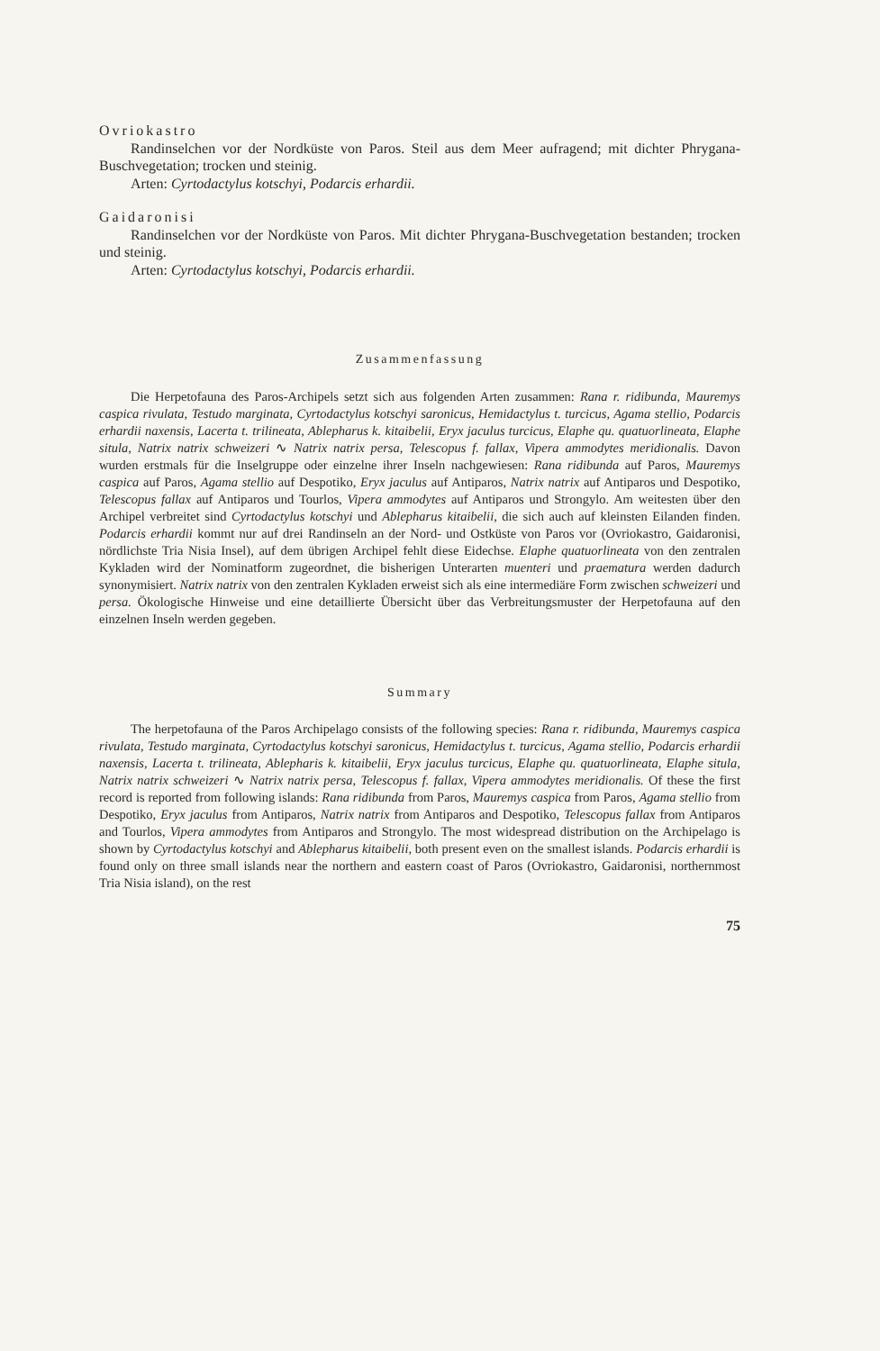Ovriokastro
Randinselchen vor der Nordküste von Paros. Steil aus dem Meer aufragend; mit dichter Phrygana-Buschvegetation; trocken und steinig.
Arten: Cyrtodactylus kotschyi, Podarcis erhardii.
Gaidaronisi
Randinselchen vor der Nordküste von Paros. Mit dichter Phrygana-Buschvegetation bestanden; trocken und steinig.
Arten: Cyrtodactylus kotschyi, Podarcis erhardii.
Zusammenfassung
Die Herpetofauna des Paros-Archipels setzt sich aus folgenden Arten zusammen: Rana r. ridibunda, Mauremys caspica rivulata, Testudo marginata, Cyrtodactylus kotschyi saronicus, Hemidactylus t. turcicus, Agama stellio, Podarcis erhardii naxensis, Lacerta t. trilineata, Ablepharus k. kitaibelii, Eryx jaculus turcicus, Elaphe qu. quatuorlineata, Elaphe situla, Natrix natrix schweizeri ∿ Natrix natrix persa, Telescopus f. fallax, Vipera ammodytes meridionalis. Davon wurden erstmals für die Inselgruppe oder einzelne ihrer Inseln nachgewiesen: Rana ridibunda auf Paros, Mauremys caspica auf Paros, Agama stellio auf Despotiko, Eryx jaculus auf Antiparos, Natrix natrix auf Antiparos und Despotiko, Telescopus fallax auf Antiparos und Tourlos, Vipera ammodytes auf Antiparos und Strongylo. Am weitesten über den Archipel verbreitet sind Cyrtodactylus kotschyi und Ablepharus kitaibelii, die sich auch auf kleinsten Eilanden finden. Podarcis erhardii kommt nur auf drei Randinseln an der Nord- und Ostküste von Paros vor (Ovriokastro, Gaidaronisi, nördlichste Tria Nisia Insel), auf dem übrigen Archipel fehlt diese Eidechse. Elaphe quatuorlineata von den zentralen Kykladen wird der Nominatform zugeordnet, die bisherigen Unterarten muenteri und praematura werden dadurch synonymisiert. Natrix natrix von den zentralen Kykladen erweist sich als eine intermediäre Form zwischen schweizeri und persa. Ökologische Hinweise und eine detaillierte Übersicht über das Verbreitungsmuster der Herpetofauna auf den einzelnen Inseln werden gegeben.
Summary
The herpetofauna of the Paros Archipelago consists of the following species: Rana r. ridibunda, Mauremys caspica rivulata, Testudo marginata, Cyrtodactylus kotschyi saronicus, Hemidactylus t. turcicus, Agama stellio, Podarcis erhardii naxensis, Lacerta t. trilineata, Ablepharis k. kitaibelii, Eryx jaculus turcicus, Elaphe qu. quatuorlineata, Elaphe situla, Natrix natrix schweizeri ∿ Natrix natrix persa, Telescopus f. fallax, Vipera ammodytes meridionalis. Of these the first record is reported from following islands: Rana ridibunda from Paros, Mauremys caspica from Paros, Agama stellio from Despotiko, Eryx jaculus from Antiparos, Natrix natrix from Antiparos and Despotiko, Telescopus fallax from Antiparos and Tourlos, Vipera ammodytes from Antiparos and Strongylo. The most widespread distribution on the Archipelago is shown by Cyrtodactylus kotschyi and Ablepharus kitaibelii, both present even on the smallest islands. Podarcis erhardii is found only on three small islands near the northern and eastern coast of Paros (Ovriokastro, Gaidaronisi, northernmost Tria Nisia island), on the rest
75